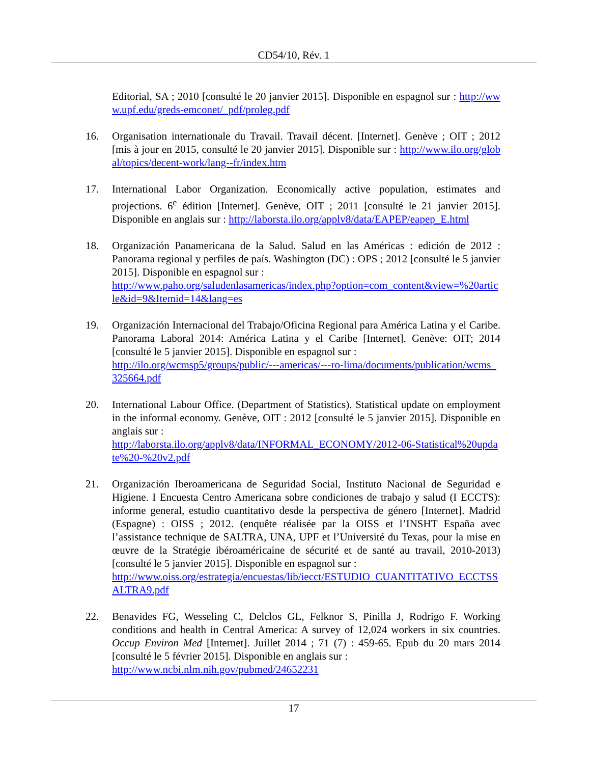CD54/10, Rév. 1
Editorial, SA ; 2010 [consulté le 20 janvier 2015]. Disponible en espagnol sur : http://www.upf.edu/greds-emconet/_pdf/proleg.pdf
16. Organisation internationale du Travail. Travail décent. [Internet]. Genève ; OIT ; 2012 [mis à jour en 2015, consulté le 20 janvier 2015]. Disponible sur : http://www.ilo.org/global/topics/decent-work/lang--fr/index.htm
17. International Labor Organization. Economically active population, estimates and projections. 6<sup>e</sup> édition [Internet]. Genève, OIT ; 2011 [consulté le 21 janvier 2015]. Disponible en anglais sur : http://laborsta.ilo.org/applv8/data/EAPEP/eapep_E.html
18. Organización Panamericana de la Salud. Salud en las Américas : edición de 2012 : Panorama regional y perfiles de país. Washington (DC) : OPS ; 2012 [consulté le 5 janvier 2015]. Disponible en espagnol sur :
http://www.paho.org/saludenlasamericas/index.php?option=com_content&view=%20article&id=9&Itemid=14&lang=es
19. Organización Internacional del Trabajo/Oficina Regional para América Latina y el Caribe. Panorama Laboral 2014: América Latina y el Caribe [Internet]. Genève: OIT; 2014 [consulté le 5 janvier 2015]. Disponible en espagnol sur :
http://ilo.org/wcmsp5/groups/public/---americas/---ro-lima/documents/publication/wcms_325664.pdf
20. International Labour Office. (Department of Statistics). Statistical update on employment in the informal economy. Genève, OIT : 2012 [consulté le 5 janvier 2015]. Disponible en anglais sur :
http://laborsta.ilo.org/applv8/data/INFORMAL_ECONOMY/2012-06-Statistical%20update%20-%20v2.pdf
21. Organización Iberoamericana de Seguridad Social, Instituto Nacional de Seguridad e Higiene. I Encuesta Centro Americana sobre condiciones de trabajo y salud (I ECCTS): informe general, estudio cuantitativo desde la perspectiva de género [Internet]. Madrid (Espagne) : OISS ; 2012. (enquête réalisée par la OISS et l’INSHT España avec l’assistance technique de SALTRA, UNA, UPF et l’Université du Texas, pour la mise en œuvre de la Stratégie ibéroaméricaine de sécurité et de santé au travail, 2010-2013) [consulté le 5 janvier 2015]. Disponible en espagnol sur :
http://www.oiss.org/estrategia/encuestas/lib/iecct/ESTUDIO_CUANTITATIVO_ECCTSSALTRA9.pdf
22. Benavides FG, Wesseling C, Delclos GL, Felknor S, Pinilla J, Rodrigo F. Working conditions and health in Central America: A survey of 12,024 workers in six countries. Occup Environ Med [Internet]. Juillet 2014 ; 71 (7) : 459-65. Epub du 20 mars 2014 [consulté le 5 février 2015]. Disponible en anglais sur :
http://www.ncbi.nlm.nih.gov/pubmed/24652231
17